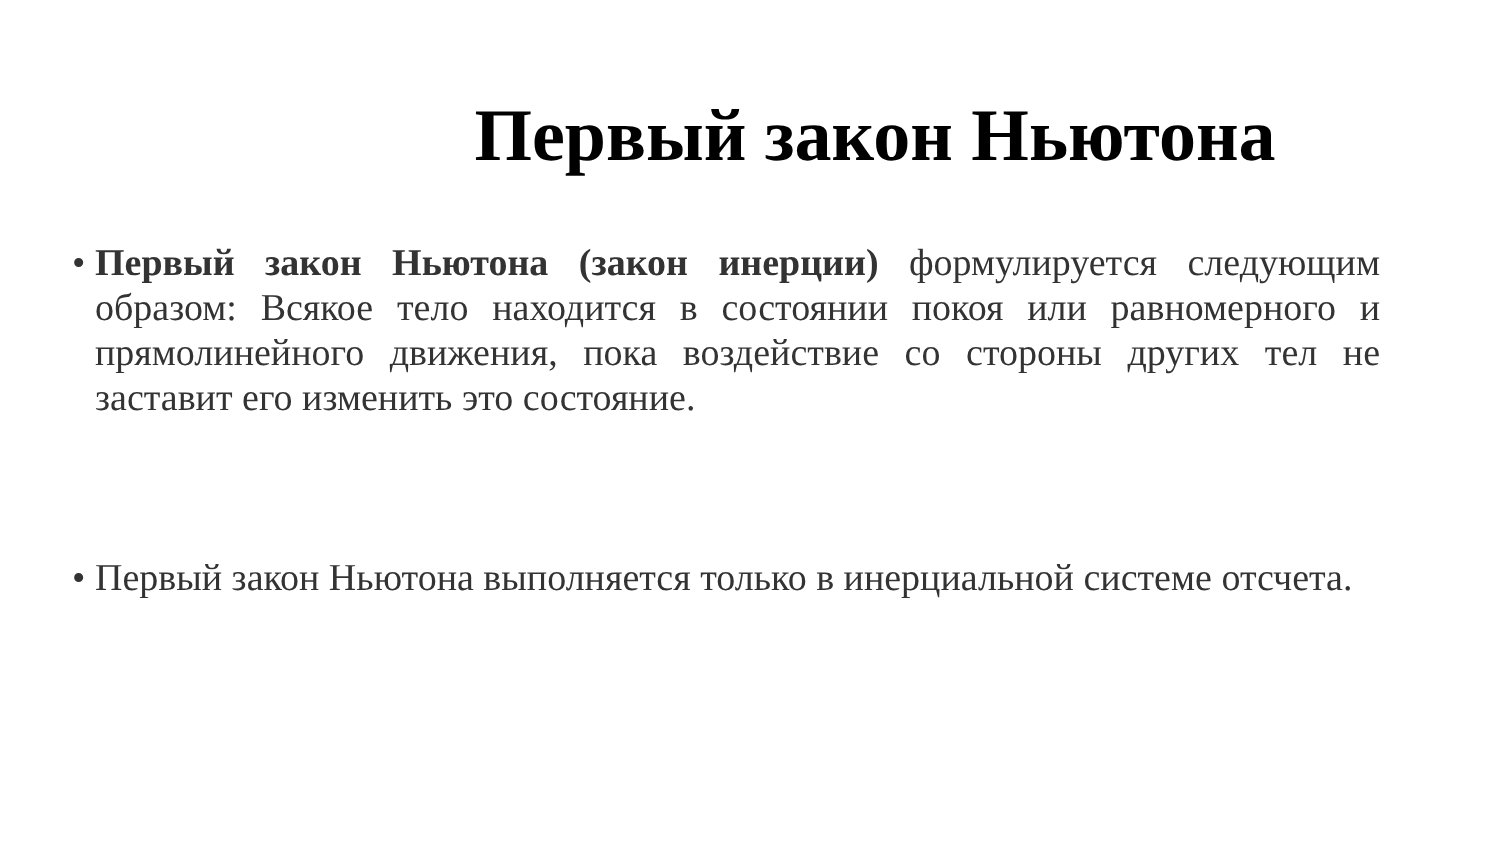Первый закон Ньютона
• Первый закон Ньютона (закон инерции) формулируется следующим образом: Всякое тело находится в состоянии покоя или равномерного и прямолинейного движения, пока воздействие со стороны других тел не заставит его изменить это состояние.
• Первый закон Ньютона выполняется только в инерциальной системе отсчета.